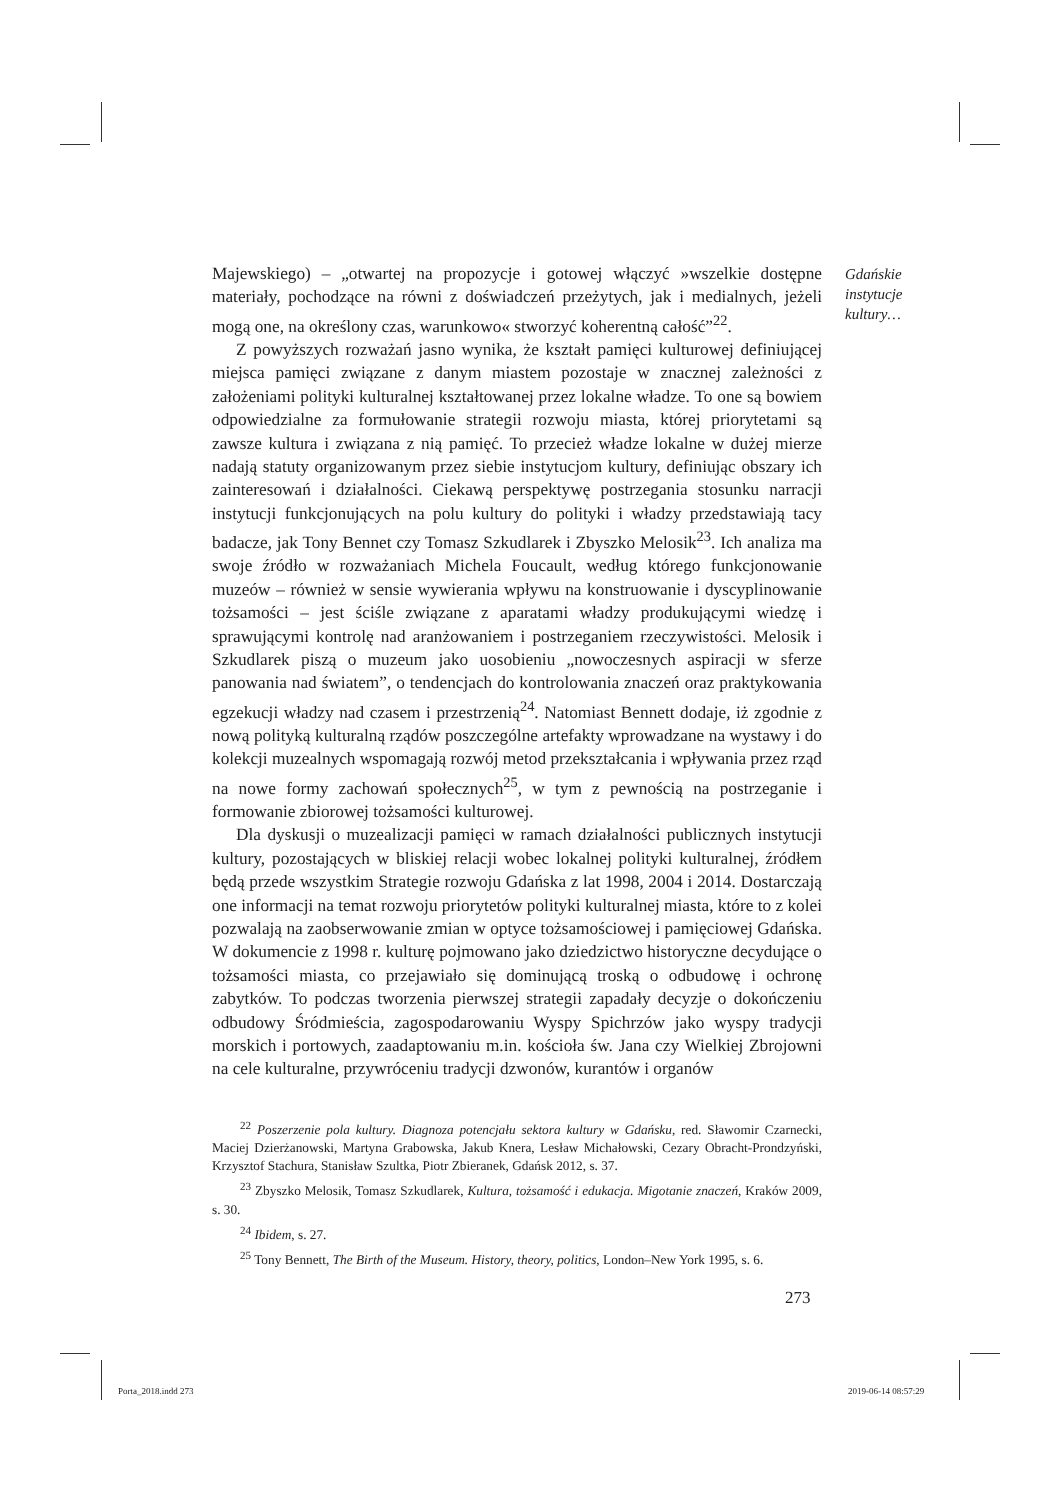Gdańskie
instytucje
kultury…
Majewskiego) – „otwartej na propozycje i gotowej włączyć »wszelkie dostępne materiały, pochodzące na równi z doświadczeń przeżytych, jak i medialnych, jeżeli mogą one, na określony czas, warunkowo« stworzyć koherentną całość”<sup>22</sup>.
Z powyższych rozważań jasno wynika, że kształt pamięci kulturowej definiującej miejsca pamięci związane z danym miastem pozostaje w znacznej zależności z założeniami polityki kulturalnej kształtowanej przez lokalne władze. To one są bowiem odpowiedzialne za formułowanie strategii rozwoju miasta, której priorytetami są zawsze kultura i związana z nią pamięć. To przecież władze lokalne w dużej mierze nadają statuty organizowanym przez siebie instytucjom kultury, definiując obszary ich zainteresowań i działalności. Ciekawą perspektywę postrzegania stosunku narracji instytucji funkcjonujących na polu kultury do polityki i władzy przedstawiają tacy badacze, jak Tony Bennet czy Tomasz Szkudlarek i Zbyszko Melosik<sup>23</sup>. Ich analiza ma swoje źródło w rozważaniach Michela Foucault, według którego funkcjonowanie muzeów – również w sensie wywierania wpływu na konstruowanie i dyscyplinowanie tożsamości – jest ściśle związane z aparatami władzy produkującymi wiedzę i sprawującymi kontrolę nad aranżowaniem i postrzeganiem rzeczywistości. Melosik i Szkudlarek piszą o muzeum jako uosobieniu „nowoczesnych aspiracji w sferze panowania nad światem”, o tendencjach do kontrolowania znaczeń oraz praktykowania egzekucji władzy nad czasem i przestrzenią<sup>24</sup>. Natomiast Bennett dodaje, iż zgodnie z nową polityką kulturalną rządów poszczególne artefakty wprowadzane na wystawy i do kolekcji muzealnych wspomagają rozwój metod przekształcania i wpływania przez rząd na nowe formy zachowań społecznych<sup>25</sup>, w tym z pewnością na postrzeganie i formowanie zbiorowej tożsamości kulturowej.
Dla dyskusji o muzealizacji pamięci w ramach działalności publicznych instytucji kultury, pozostających w bliskiej relacji wobec lokalnej polityki kulturalnej, źródłem będą przede wszystkim Strategie rozwoju Gdańska z lat 1998, 2004 i 2014. Dostarczają one informacji na temat rozwoju priorytetów polityki kulturalnej miasta, które to z kolei pozwalają na zaobserwowanie zmian w optyce tożsamościowej i pamięciowej Gdańska. W dokumencie z 1998 r. kulturę pojmowano jako dziedzictwo historyczne decydujące o tożsamości miasta, co przejawiało się dominującą troską o odbudowę i ochronę zabytków. To podczas tworzenia pierwszej strategii zapadały decyzje o dokończeniu odbudowy Śródmieścia, zagospodarowaniu Wyspy Spichrzów jako wyspy tradycji morskich i portowych, zaadaptowaniu m.in. kościoła św. Jana czy Wielkiej Zbrojowni na cele kulturalne, przywróceniu tradycji dzwonów, kurantów i organów
<sup>22</sup> Poszerzenie pola kultury. Diagnoza potencjału sektora kultury w Gdańsku, red. Sławomir Czarnecki, Maciej Dzierżanowski, Martyna Grabowska, Jakub Knera, Lesław Michałowski, Cezary Obracht-Prondzyński, Krzysztof Stachura, Stanisław Szultka, Piotr Zbieranek, Gdańsk 2012, s. 37.
<sup>23</sup> Zbyszko Melosik, Tomasz Szkudlarek, Kultura, tożsamość i edukacja. Migotanie znaczeń, Kraków 2009, s. 30.
<sup>24</sup> Ibidem, s. 27.
<sup>25</sup> Tony Bennett, The Birth of the Museum. History, theory, politics, London–New York 1995, s. 6.
273
Porta_2018.indd 273 2019-06-14 08:57:29